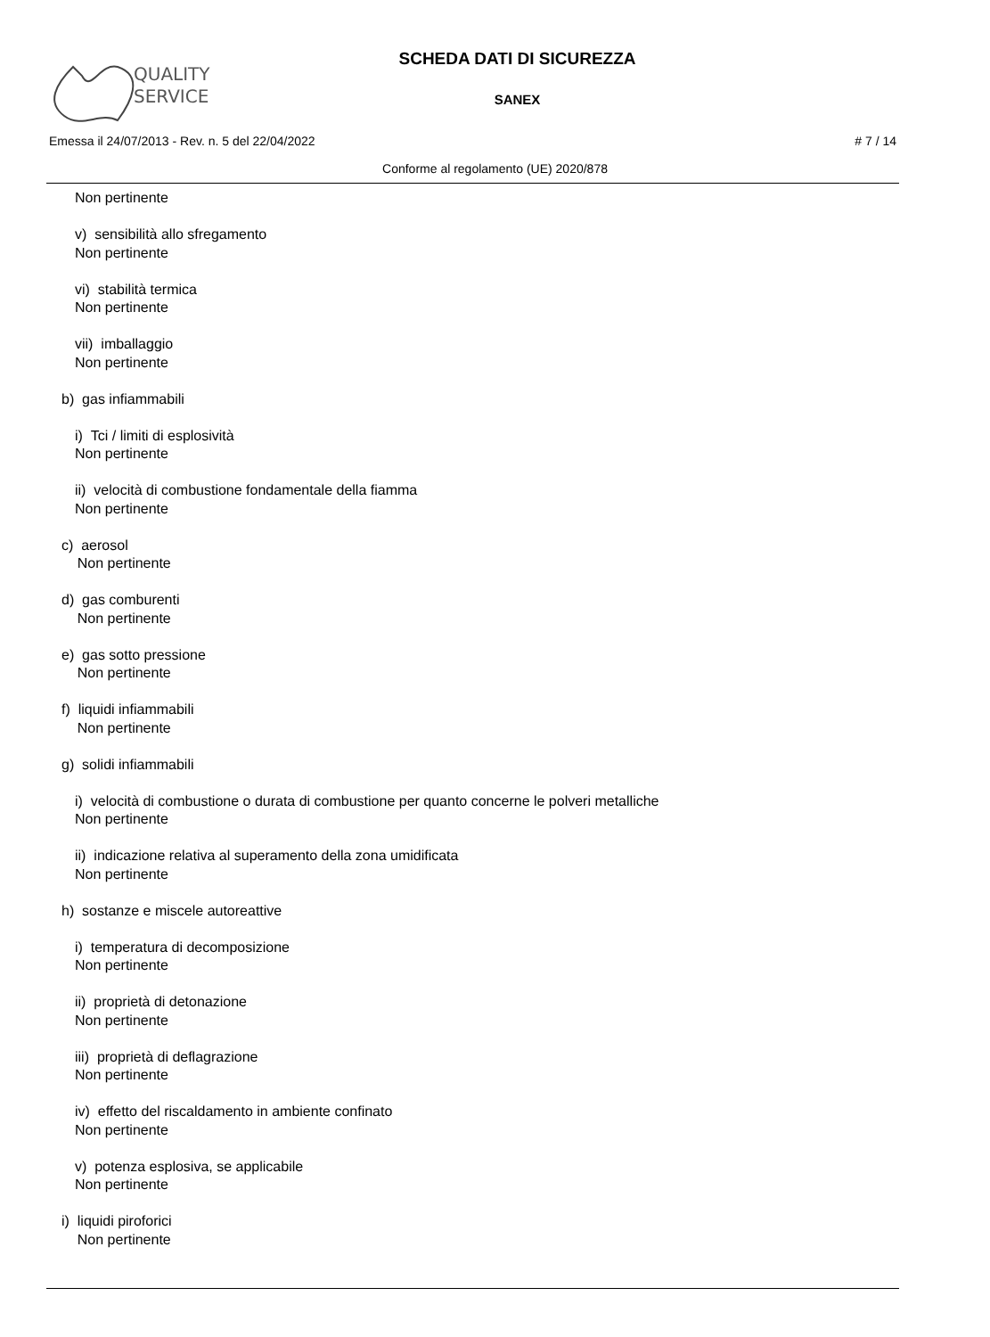QUALITY
SERVICE
SCHEDA DATI DI SICUREZZA
SANEX
Emessa il 24/07/2013 - Rev. n. 5 del 22/04/2022 # 7 / 14
Conforme al regolamento (UE) 2020/878
Non pertinente
v) sensibilità allo sfregamento
Non pertinente
vi) stabilità termica
Non pertinente
vii) imballaggio
Non pertinente
b) gas infiammabili
i) Tci / limiti di esplosività
Non pertinente
ii) velocità di combustione fondamentale della fiamma
Non pertinente
c) aerosol
Non pertinente
d) gas comburenti
Non pertinente
e) gas sotto pressione
Non pertinente
f) liquidi infiammabili
Non pertinente
g) solidi infiammabili
i) velocità di combustione o durata di combustione per quanto concerne le polveri metalliche
Non pertinente
ii) indicazione relativa al superamento della zona umidificata
Non pertinente
h) sostanze e miscele autoreattive
i) temperatura di decomposizione
Non pertinente
ii) proprietà di detonazione
Non pertinente
iii) proprietà di deflagrazione
Non pertinente
iv) effetto del riscaldamento in ambiente confinato
Non pertinente
v) potenza esplosiva, se applicabile
Non pertinente
i) liquidi piroforici
Non pertinente